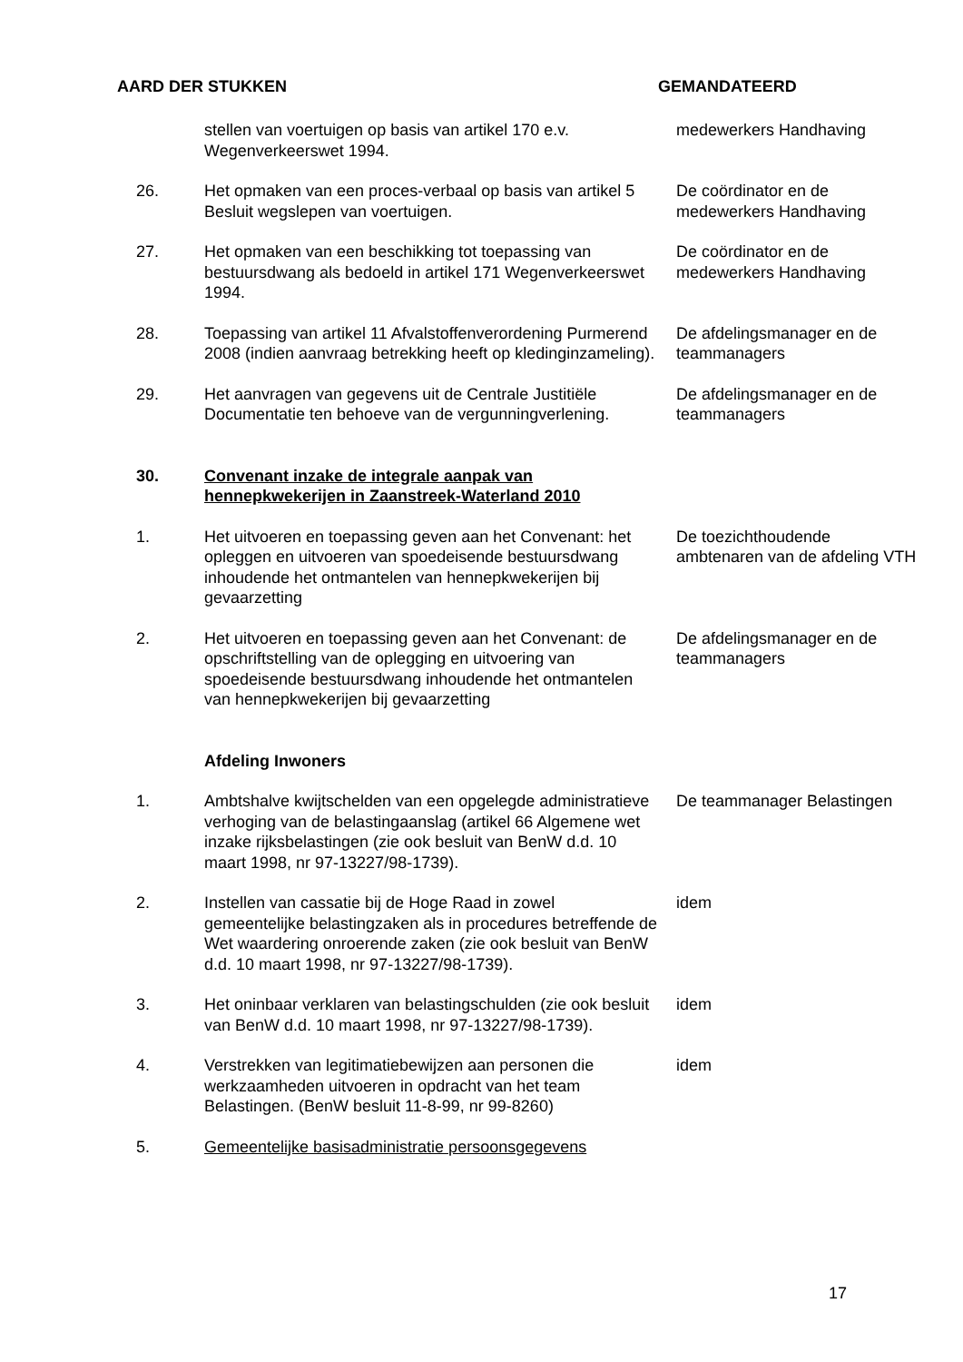AARD DER STUKKEN GEMANDATEERD
stellen van voertuigen op basis van artikel 170 e.v. Wegenverkeerswet 1994.
medewerkers Handhaving
26. Het opmaken van een proces-verbaal op basis van artikel 5 Besluit wegslepen van voertuigen.
De coördinator en de medewerkers Handhaving
27. Het opmaken van een beschikking tot toepassing van bestuursdwang als bedoeld in artikel 171 Wegenverkeerswet 1994.
De coördinator en de medewerkers Handhaving
28. Toepassing van artikel 11 Afvalstoffenverordening Purmerend 2008 (indien aanvraag betrekking heeft op kledinginzameling).
De afdelingsmanager en de teammanagers
29. Het aanvragen van gegevens uit de Centrale Justitiële Documentatie ten behoeve van de vergunningverlening.
De afdelingsmanager en de teammanagers
30. Convenant inzake de integrale aanpak van hennepkwekerijen in Zaanstreek-Waterland 2010
1. Het uitvoeren en toepassing geven aan het Convenant: het opleggen en uitvoeren van spoedeisende bestuursdwang inhoudende het ontmantelen van hennepkwekerijen bij gevaarzetting
De toezichthoudende ambtenaren van de afdeling VTH
2. Het uitvoeren en toepassing geven aan het Convenant: de opschriftstelling van de oplegging en uitvoering van spoedeisende bestuursdwang inhoudende het ontmantelen van hennepkwekerijen bij gevaarzetting
De afdelingsmanager en de teammanagers
Afdeling Inwoners
1. Ambtshalve kwijtschelden van een opgelegde administratieve verhoging van de belastingaanslag (artikel 66 Algemene wet inzake rijksbelastingen (zie ook besluit van BenW d.d. 10 maart 1998, nr 97-13227/98-1739).
De teammanager Belastingen
2. Instellen van cassatie bij de Hoge Raad in zowel gemeentelijke belastingzaken als in procedures betreffende de Wet waardering onroerende zaken (zie ook besluit van BenW d.d. 10 maart 1998, nr 97-13227/98-1739).
idem
3. Het oninbaar verklaren van belastingschulden (zie ook besluit van BenW d.d. 10 maart 1998, nr 97-13227/98-1739).
idem
4. Verstrekken van legitimatiebewijzen aan personen die werkzaamheden uitvoeren in opdracht van het team Belastingen. (BenW besluit 11-8-99, nr 99-8260)
idem
5. Gemeentelijke basisadministratie persoonsgegevens
17